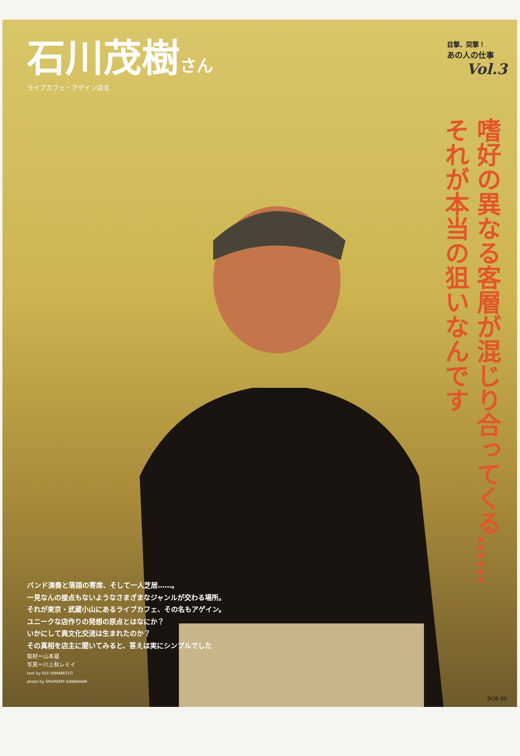石川茂樹さん
ライブカフェ・アゲイン店主
目撃、突撃！
あの人の仕事
Vol.3
嗜好の異なる客層が混じり合ってくる……
それが本当の狙いなんです
バンド演奏と落語の寄席、そして一人芝居……。
一見なんの接点もないようなさまざまなジャンルが交わる場所。
それが東京・武蔵小山にあるライブカフェ、その名もアゲイン。
ユニークな店作りの発想の原点とはなにか？
いかにして異文化交流は生まれたのか？
その真相を店主に聞いてみると、答えは実にシンプルでした
取材＝山本塁
写真＝川上秋レミイ
text by RUI YAMAMOTO
photo by SHUREMY KAWAKAMI
BOB 96